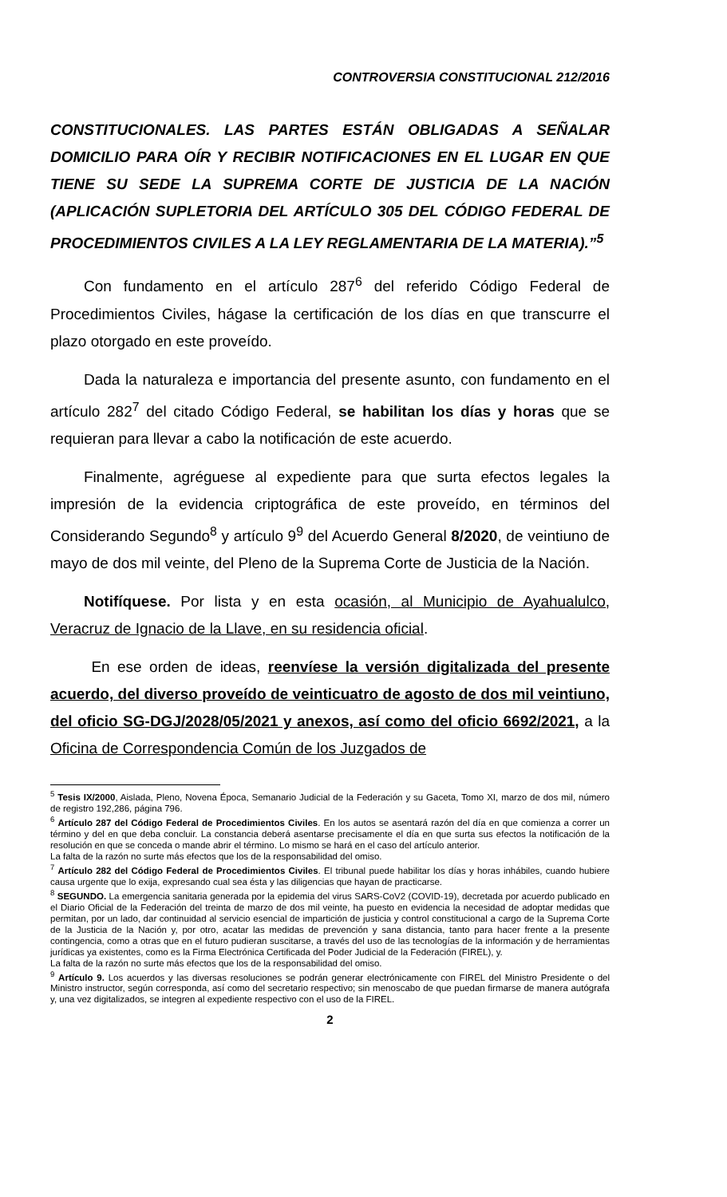CONTROVERSIA CONSTITUCIONAL 212/2016
CONSTITUCIONALES. LAS PARTES ESTÁN OBLIGADAS A SEÑALAR DOMICILIO PARA OÍR Y RECIBIR NOTIFICACIONES EN EL LUGAR EN QUE TIENE SU SEDE LA SUPREMA CORTE DE JUSTICIA DE LA NACIÓN (APLICACIÓN SUPLETORIA DEL ARTÍCULO 305 DEL CÓDIGO FEDERAL DE PROCEDIMIENTOS CIVILES A LA LEY REGLAMENTARIA DE LA MATERIA).”<sup>5</sup>
Con fundamento en el artículo 287<sup>6</sup> del referido Código Federal de Procedimientos Civiles, hágase la certificación de los días en que transcurre el plazo otorgado en este proveído.
Dada la naturaleza e importancia del presente asunto, con fundamento en el artículo 282<sup>7</sup> del citado Código Federal, se habilitan los días y horas que se requieran para llevar a cabo la notificación de este acuerdo.
Finalmente, agréguese al expediente para que surta efectos legales la impresión de la evidencia criptográfica de este proveído, en términos del Considerando Segundo<sup>8</sup> y artículo 9<sup>9</sup> del Acuerdo General 8/2020, de veintiuno de mayo de dos mil veinte, del Pleno de la Suprema Corte de Justicia de la Nación.
Notifíquese. Por lista y en esta ocasión, al Municipio de Ayahualulco, Veracruz de Ignacio de la Llave, en su residencia oficial.
En ese orden de ideas, reenvíese la versión digitalizada del presente acuerdo, del diverso proveído de veinticuatro de agosto de dos mil veintiuno, del oficio SG-DGJ/2028/05/2021 y anexos, así como del oficio 6692/2021, a la Oficina de Correspondencia Común de los Juzgados de
<sup>5</sup> Tesis IX/2000, Aislada, Pleno, Novena Época, Semanario Judicial de la Federación y su Gaceta, Tomo XI, marzo de dos mil, número de registro 192,286, página 796.
<sup>6</sup> Artículo 287 del Código Federal de Procedimientos Civiles. En los autos se asentará razón del día en que comienza a correr un término y del en que deba concluir. La constancia deberá asentarse precisamente el día en que surta sus efectos la notificación de la resolución en que se conceda o mande abrir el término. Lo mismo se hará en el caso del artículo anterior.
La falta de la razón no surte más efectos que los de la responsabilidad del omiso.
<sup>7</sup> Artículo 282 del Código Federal de Procedimientos Civiles. El tribunal puede habilitar los días y horas inhábiles, cuando hubiere causa urgente que lo exija, expresando cual sea ésta y las diligencias que hayan de practicarse.
<sup>8</sup> SEGUNDO. La emergencia sanitaria generada por la epidemia del virus SARS-CoV2 (COVID-19), decretada por acuerdo publicado en el Diario Oficial de la Federación del treinta de marzo de dos mil veinte, ha puesto en evidencia la necesidad de adoptar medidas que permitan, por un lado, dar continuidad al servicio esencial de impartición de justicia y control constitucional a cargo de la Suprema Corte de la Justicia de la Nación y, por otro, acatar las medidas de prevención y sana distancia, tanto para hacer frente a la presente contingencia, como a otras que en el futuro pudieran suscitarse, a través del uso de las tecnologías de la información y de herramientas jurídicas ya existentes, como es la Firma Electrónica Certificada del Poder Judicial de la Federación (FIREL), y.
La falta de la razón no surte más efectos que los de la responsabilidad del omiso.
<sup>9</sup> Artículo 9. Los acuerdos y las diversas resoluciones se podrán generar electrónicamente con FIREL del Ministro Presidente o del Ministro instructor, según corresponda, así como del secretario respectivo; sin menoscabo de que puedan firmarse de manera autógrafa y, una vez digitalizados, se integren al expediente respectivo con el uso de la FIREL.
2